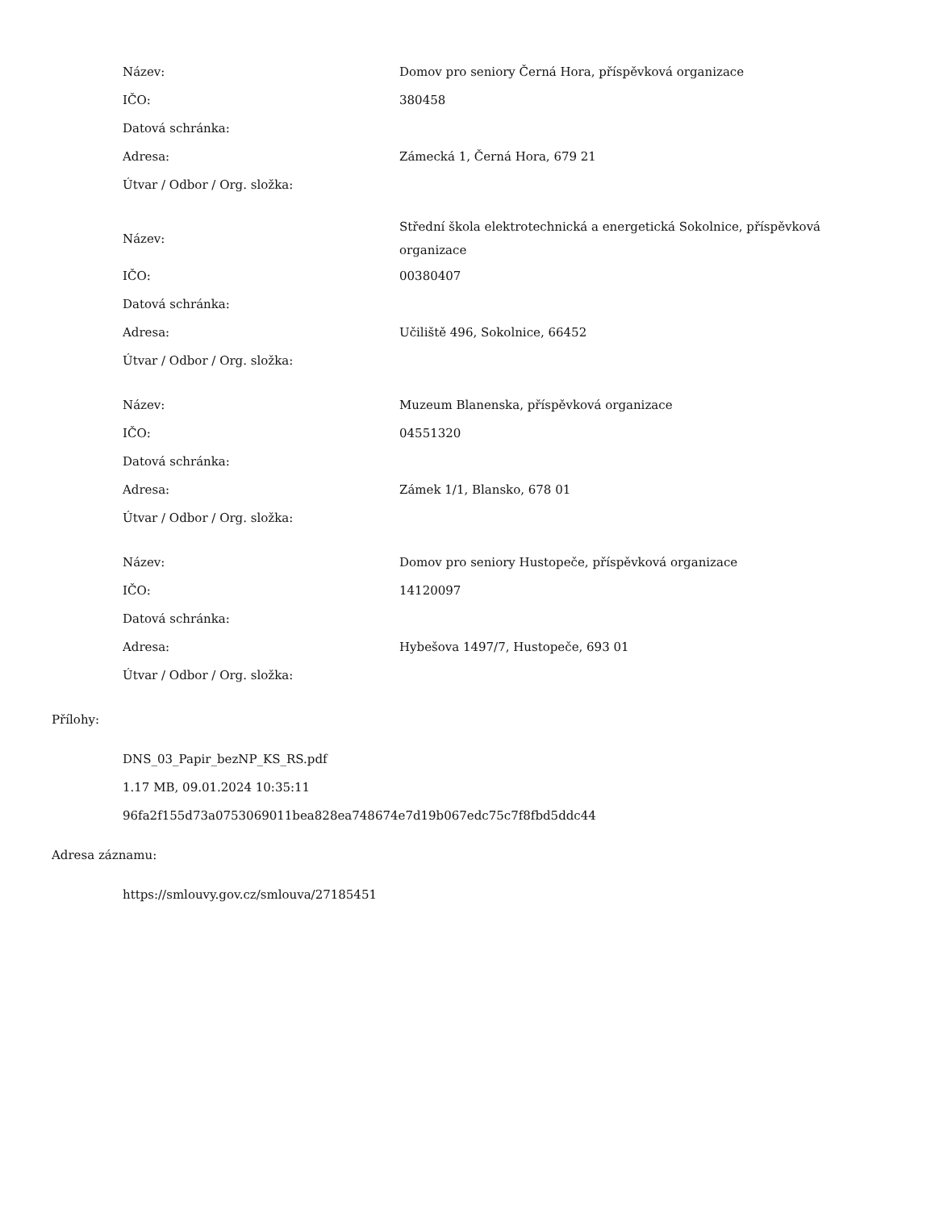| Název: | Domov pro seniory Černá Hora, příspěvková organizace |
| IČO: | 380458 |
| Datová schránka: | |
| Adresa: | Zámecká 1, Černá Hora, 679 21 |
| Útvar / Odbor / Org. složka: | |
| Název: | Střední škola elektrotechnická a energetická Sokolnice, příspěvková organizace |
| IČO: | 00380407 |
| Datová schránka: | |
| Adresa: | Učiliště 496, Sokolnice, 66452 |
| Útvar / Odbor / Org. složka: | |
| Název: | Muzeum Blanenska, příspěvková organizace |
| IČO: | 04551320 |
| Datová schránka: | |
| Adresa: | Zámek 1/1, Blansko, 678 01 |
| Útvar / Odbor / Org. složka: | |
| Název: | Domov pro seniory Hustopeče, příspěvková organizace |
| IČO: | 14120097 |
| Datová schránka: | |
| Adresa: | Hybešova 1497/7, Hustopeče, 693 01 |
| Útvar / Odbor / Org. složka: | |
Přílohy:
DNS_03_Papir_bezNP_KS_RS.pdf
1.17 MB, 09.01.2024 10:35:11
96fa2f155d73a0753069011bea828ea748674e7d19b067edc75c7f8fbd5ddc44
Adresa záznamu:
https://smlouvy.gov.cz/smlouva/27185451